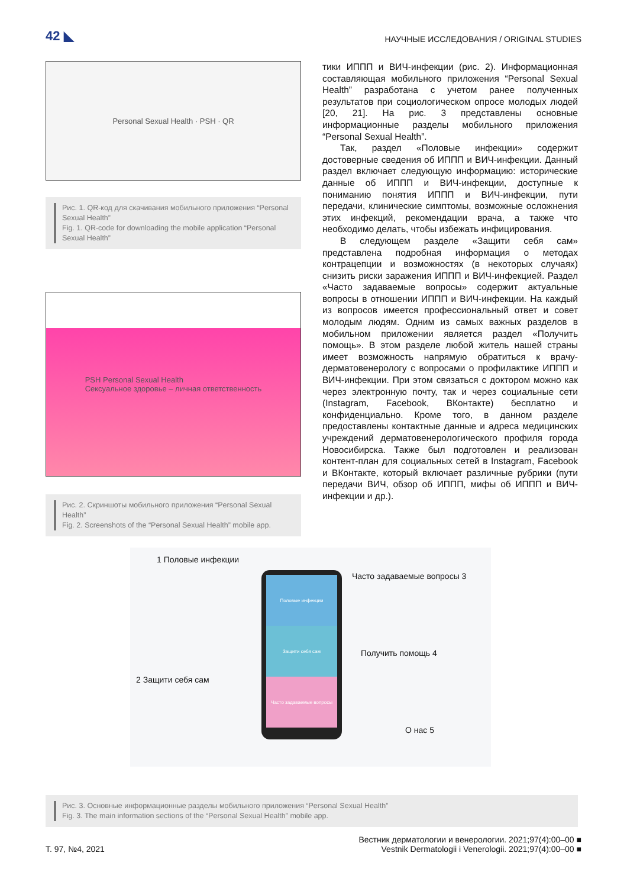42 ◣ НАУЧНЫЕ ИССЛЕДОВАНИЯ / ORIGINAL STUDIES
Personal Sexual Health · PSH · QR
Рис. 1. QR-код для скачивания мобильного приложения “Personal Sexual Health”
Fig. 1. QR-code for downloading the mobile application “Personal Sexual Health”
PSH Personal Sexual Health
Сексуальное здоровье – личная ответственность
Рис. 2. Скриншоты мобильного приложения “Personal Sexual Health”
Fig. 2. Screenshots of the “Personal Sexual Health” mobile app.
тики ИППП и ВИЧ-инфекции (рис. 2). Информационная составляющая мобильного приложения “Personal Sexual Health” разработана с учетом ранее полученных результатов при социологическом опросе молодых людей [20, 21]. На рис. 3 представлены основные информационные разделы мобильного приложения “Personal Sexual Health”.
Так, раздел «Половые инфекции» содержит достоверные сведения об ИППП и ВИЧ-инфекции. Данный раздел включает следующую информацию: исторические данные об ИППП и ВИЧ-инфекции, доступные к пониманию понятия ИППП и ВИЧ-инфекции, пути передачи, клинические симптомы, возможные осложнения этих инфекций, рекомендации врача, а также что необходимо делать, чтобы избежать инфицирования.
В следующем разделе «Защити себя сам» представлена подробная информация о методах контрацепции и возможностях (в некоторых случаях) снизить риски заражения ИППП и ВИЧ-инфекцией. Раздел «Часто задаваемые вопросы» содержит актуальные вопросы в отношении ИППП и ВИЧ-инфекции. На каждый из вопросов имеется профессиональный ответ и совет молодым людям. Одним из самых важных разделов в мобильном приложении является раздел «Получить помощь». В этом разделе любой житель нашей страны имеет возможность напрямую обратиться к врачу-дерматовенерологу с вопросами о профилактике ИППП и ВИЧ-инфекции. При этом связаться с доктором можно как через электронную почту, так и через социальные сети (Instagram, Facebook, ВКонтакте) бесплатно и конфиденциально. Кроме того, в данном разделе предоставлены контактные данные и адреса медицинских учреждений дерматовенерологического профиля города Новосибирска. Также был подготовлен и реализован контент-план для социальных сетей в Instagram, Facebook и ВКонтакте, который включает различные рубрики (пути передачи ВИЧ, обзор об ИППП, мифы об ИППП и ВИЧ-инфекции и др.).
1 Половые инфекции
Часто задаваемые вопросы 3
Половые инфекции
Защити себя сам
Часто задаваемые вопросы
Получить помощь 4
2 Защити себя сам
О нас 5
Рис. 3. Основные информационные разделы мобильного приложения “Personal Sexual Health”
Fig. 3. The main information sections of the “Personal Sexual Health” mobile app.
Т. 97, №4, 2021 Вестник дерматологии и венерологии. 2021;97(4):00–00 ■
Vestnik Dermatologii i Venerologii. 2021;97(4):00–00 ■